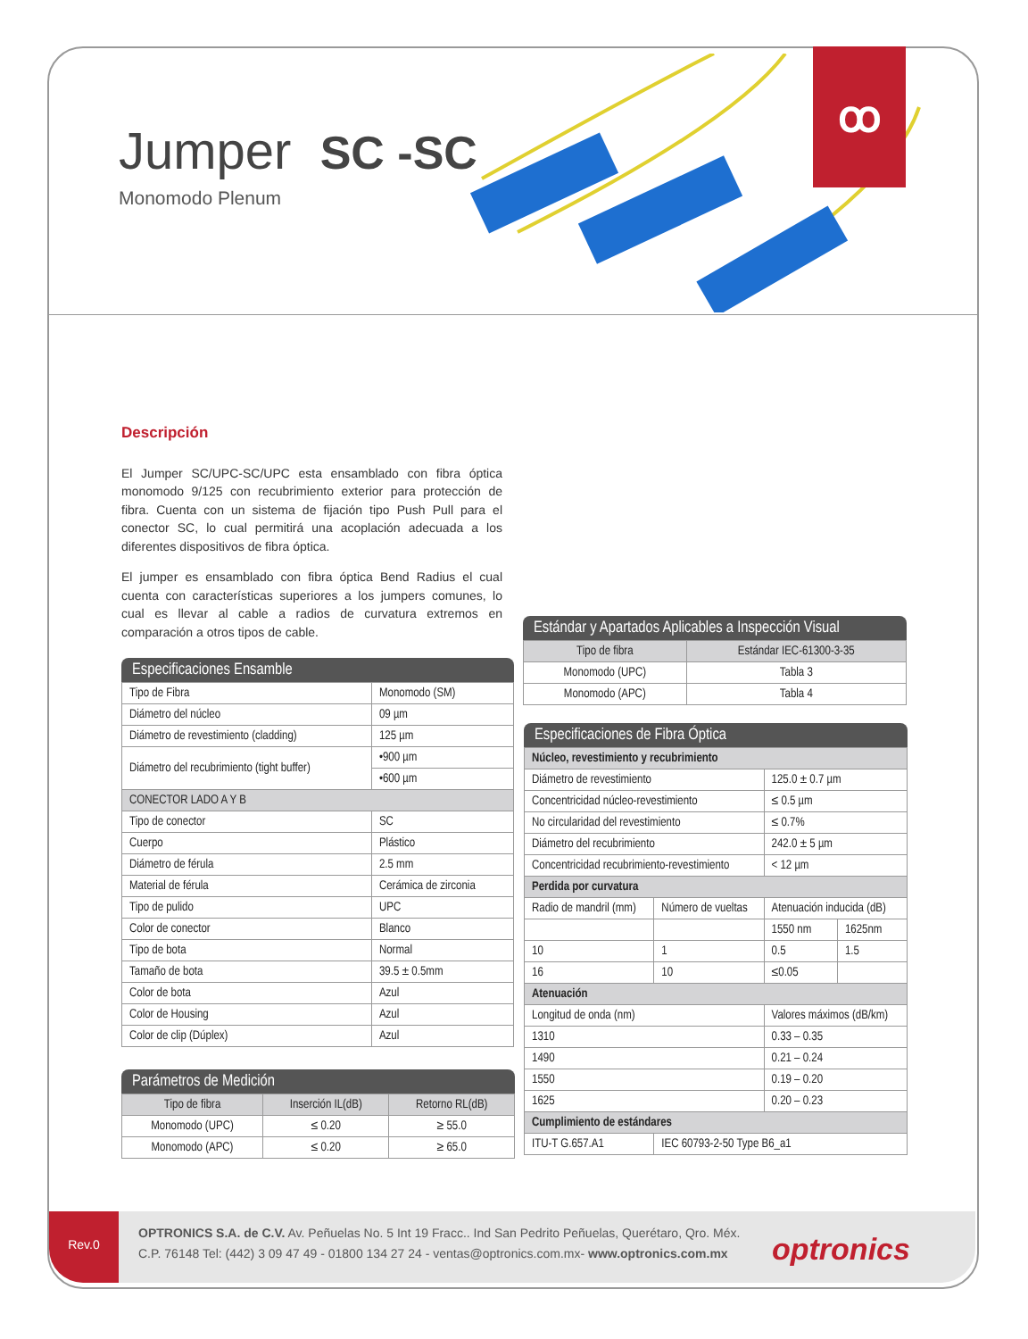Jumper SC -SC
Monomodo Plenum
ꝏ
Descripción
El Jumper SC/UPC-SC/UPC esta ensamblado con fibra óptica monomodo 9/125 con recubrimiento exterior para protección de fibra. Cuenta con un sistema de fijación tipo Push Pull para el conector SC, lo cual permitirá una acoplación adecuada a los diferentes dispositivos de fibra óptica.
El jumper es ensamblado con fibra óptica Bend Radius el cual cuenta con características superiores a los jumpers comunes, lo cual es llevar al cable a radios de curvatura extremos en comparación a otros tipos de cable.
Especificaciones Ensamble
| Tipo de Fibra | Monomodo (SM) |
| Diámetro del núcleo | 09 µm |
| Diámetro de revestimiento (cladding) | 125 µm |
| Diámetro del recubrimiento (tight buffer) | •900 µm |
| | •600 µm |
| CONECTOR LADO A Y B | |
| Tipo de conector | SC |
| Cuerpo | Plástico |
| Diámetro de férula | 2.5 mm |
| Material de férula | Cerámica de zirconia |
| Tipo de pulido | UPC |
| Color de conector | Blanco |
| Tipo de bota | Normal |
| Tamaño de bota | 39.5 ± 0.5mm |
| Color de bota | Azul |
| Color de Housing | Azul |
| Color de clip (Dúplex) | Azul |
Parámetros de Medición
| Tipo de fibra | Inserción IL(dB) | Retorno RL(dB) |
| --- | --- | --- |
| Monomodo (UPC) | ≤ 0.20 | ≥ 55.0 |
| Monomodo (APC) | ≤ 0.20 | ≥ 65.0 |
Estándar y Apartados Aplicables a Inspección Visual
| Tipo de fibra | Estándar IEC-61300-3-35 |
| --- | --- |
| Monomodo (UPC) | Tabla 3 |
| Monomodo (APC) | Tabla 4 |
Especificaciones de Fibra Óptica
| Núcleo, revestimiento y recubrimiento | | | |
| Diámetro de revestimiento | | 125.0 ± 0.7 µm | |
| Concentricidad núcleo-revestimiento | | ≤ 0.5 µm | |
| No circularidad del revestimiento | | ≤ 0.7% | |
| Diámetro del recubrimiento | | 242.0 ± 5 µm | |
| Concentricidad recubrimiento-revestimiento | | < 12 µm | |
| Perdida por curvatura | | | |
| Radio de mandril (mm) | Número de vueltas | Atenuación inducida (dB) | |
| | | 1550 nm | 1625nm |
| 10 | 1 | 0.5 | 1.5 |
| 16 | 10 | ≤0.05 | |
| Atenuación | | | |
| Longitud de onda (nm) | | Valores máximos (dB/km) | |
| 1310 | | 0.33 – 0.35 | |
| 1490 | | 0.21 – 0.24 | |
| 1550 | | 0.19 – 0.20 | |
| 1625 | | 0.20 – 0.23 | |
| Cumplimiento de estándares | | | |
| ITU-T G.657.A1 | IEC 60793-2-50 Type B6_a1 | | |
Rev.0
OPTRONICS S.A. de C.V. Av. Peñuelas No. 5 Int 19 Fracc.. Ind San Pedrito Peñuelas, Querétaro, Qro. Méx.
C.P. 76148 Tel: (442) 3 09 47 49 - 01800 134 27 24 - ventas@optronics.com.mx- www.optronics.com.mx
optronics